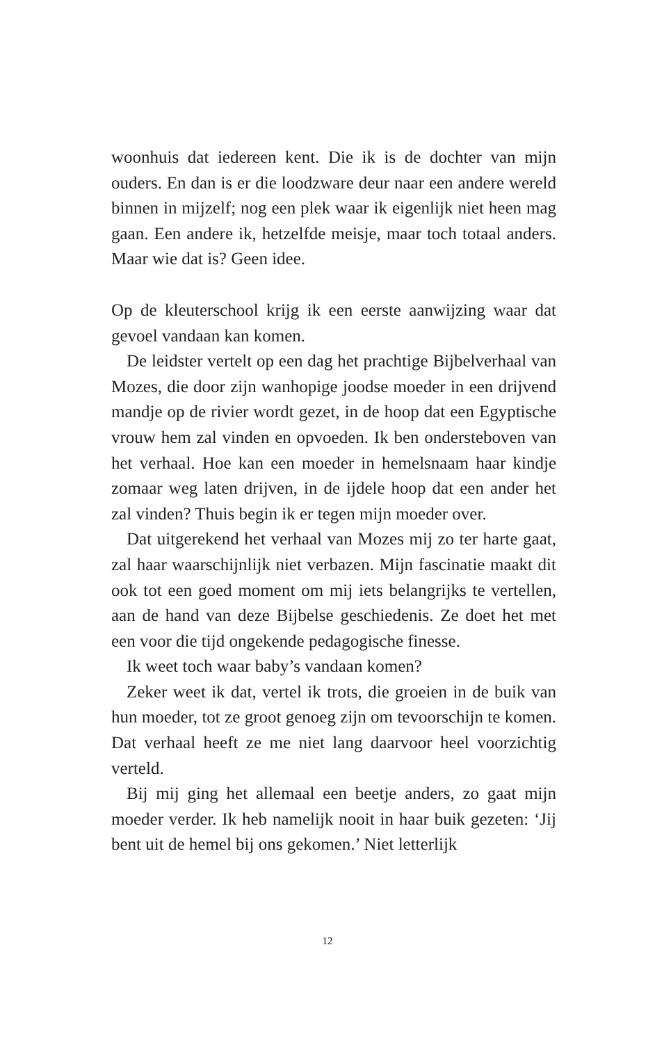woonhuis dat iedereen kent. Die ik is de dochter van mijn ouders. En dan is er die loodzware deur naar een andere wereld binnen in mijzelf; nog een plek waar ik eigenlijk niet heen mag gaan. Een andere ik, hetzelfde meisje, maar toch totaal anders. Maar wie dat is? Geen idee.
Op de kleuterschool krijg ik een eerste aanwijzing waar dat gevoel vandaan kan komen.
De leidster vertelt op een dag het prachtige Bijbelverhaal van Mozes, die door zijn wanhopige joodse moeder in een drijvend mandje op de rivier wordt gezet, in de hoop dat een Egyptische vrouw hem zal vinden en opvoeden. Ik ben ondersteboven van het verhaal. Hoe kan een moeder in hemelsnaam haar kindje zomaar weg laten drijven, in de ijdele hoop dat een ander het zal vinden? Thuis begin ik er tegen mijn moeder over.
Dat uitgerekend het verhaal van Mozes mij zo ter harte gaat, zal haar waarschijnlijk niet verbazen. Mijn fascinatie maakt dit ook tot een goed moment om mij iets belangrijks te vertellen, aan de hand van deze Bijbelse geschiedenis. Ze doet het met een voor die tijd ongekende pedagogische finesse.
Ik weet toch waar baby’s vandaan komen?
Zeker weet ik dat, vertel ik trots, die groeien in de buik van hun moeder, tot ze groot genoeg zijn om tevoorschijn te komen. Dat verhaal heeft ze me niet lang daarvoor heel voorzichtig verteld.
Bij mij ging het allemaal een beetje anders, zo gaat mijn moeder verder. Ik heb namelijk nooit in haar buik gezeten: ‘Jij bent uit de hemel bij ons gekomen.’ Niet letterlijk
12